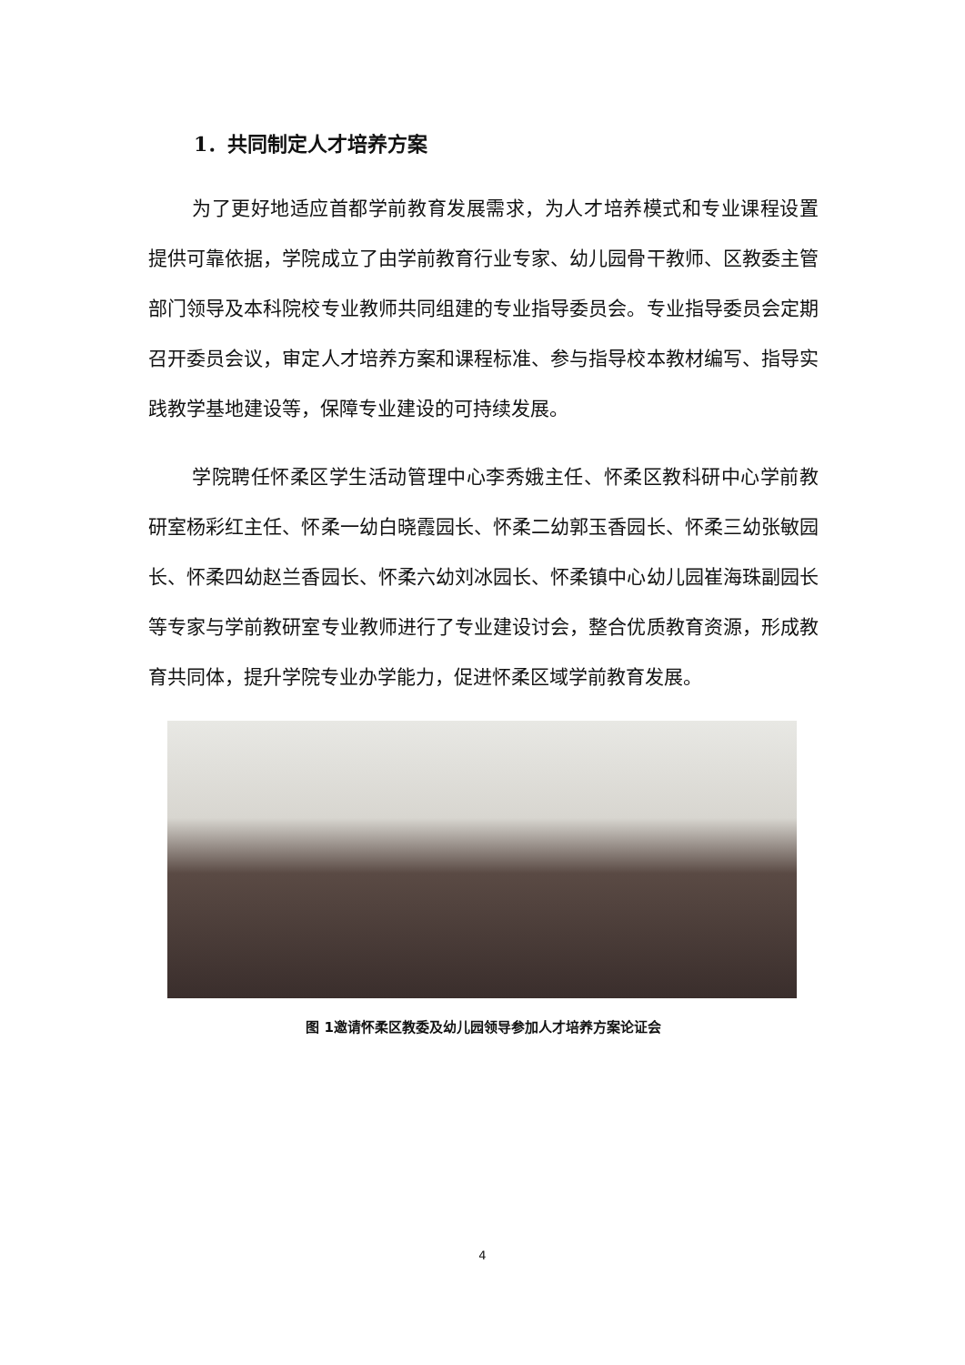1．共同制定人才培养方案
为了更好地适应首都学前教育发展需求，为人才培养模式和专业课程设置提供可靠依据，学院成立了由学前教育行业专家、幼儿园骨干教师、区教委主管部门领导及本科院校专业教师共同组建的专业指导委员会。专业指导委员会定期召开委员会议，审定人才培养方案和课程标准、参与指导校本教材编写、指导实践教学基地建设等，保障专业建设的可持续发展。
学院聘任怀柔区学生活动管理中心李秀娥主任、怀柔区教科研中心学前教研室杨彩红主任、怀柔一幼白晓霞园长、怀柔二幼郭玉香园长、怀柔三幼张敏园长、怀柔四幼赵兰香园长、怀柔六幼刘冰园长、怀柔镇中心幼儿园崔海珠副园长等专家与学前教研室专业教师进行了专业建设讨会，整合优质教育资源，形成教育共同体，提升学院专业办学能力，促进怀柔区域学前教育发展。
图 1邀请怀柔区教委及幼儿园领导参加人才培养方案论证会
4